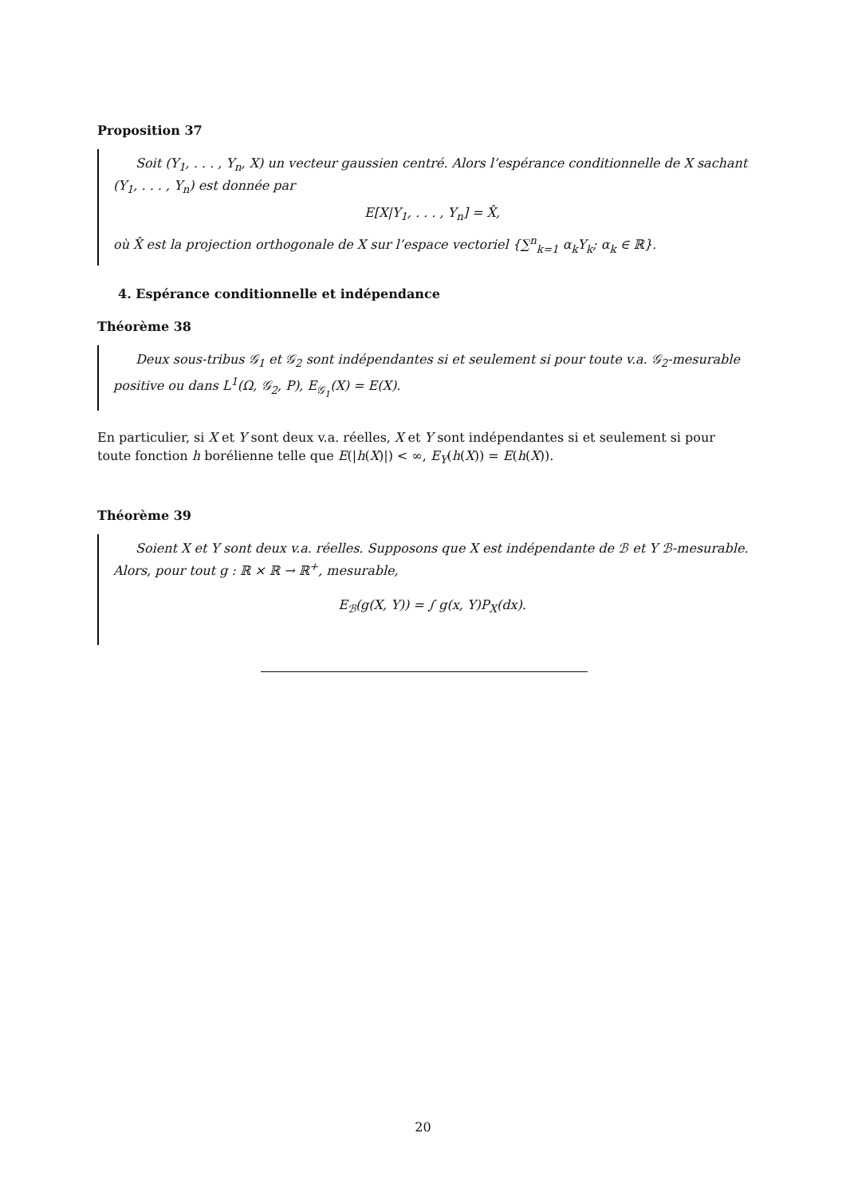Proposition 37
Soit (Y<sub>1</sub>, . . . , Y<sub>n</sub>, X) un vecteur gaussien centré. Alors l’espérance conditionnelle de X sachant (Y<sub>1</sub>, . . . , Y<sub>n</sub>) est donnée par
E[X|Y<sub>1</sub>, . . . , Y<sub>n</sub>] = X̂,
où X̂ est la projection orthogonale de X sur l’espace vectoriel {∑<sup>n</sup><sub>k=1</sub> α<sub>k</sub>Y<sub>k</sub>; α<sub>k</sub> ∈ ℝ}.
4. Espérance conditionnelle et indépendance
Théorème 38
Deux sous-tribus 𝒢<sub>1</sub> et 𝒢<sub>2</sub> sont indépendantes si et seulement si pour toute v.a. 𝒢<sub>2</sub>-mesurable positive ou dans L<sup>1</sup>(Ω, 𝒢<sub>2</sub>, P), E<sub>𝒢<sub>1</sub></sub>(X) = E(X).
En particulier, si X et Y sont deux v.a. réelles, X et Y sont indépendantes si et seulement si pour toute fonction h borélienne telle que E(|h(X)|) < ∞, E<sub>Y</sub>(h(X)) = E(h(X)).
Théorème 39
Soient X et Y sont deux v.a. réelles. Supposons que X est indépendante de ℬ et Y ℬ-mesurable. Alors, pour tout g : ℝ × ℝ → ℝ<sup>+</sup>, mesurable,
E<sub>ℬ</sub>(g(X, Y)) = ∫ g(x, Y)P<sub>X</sub>(dx).
20